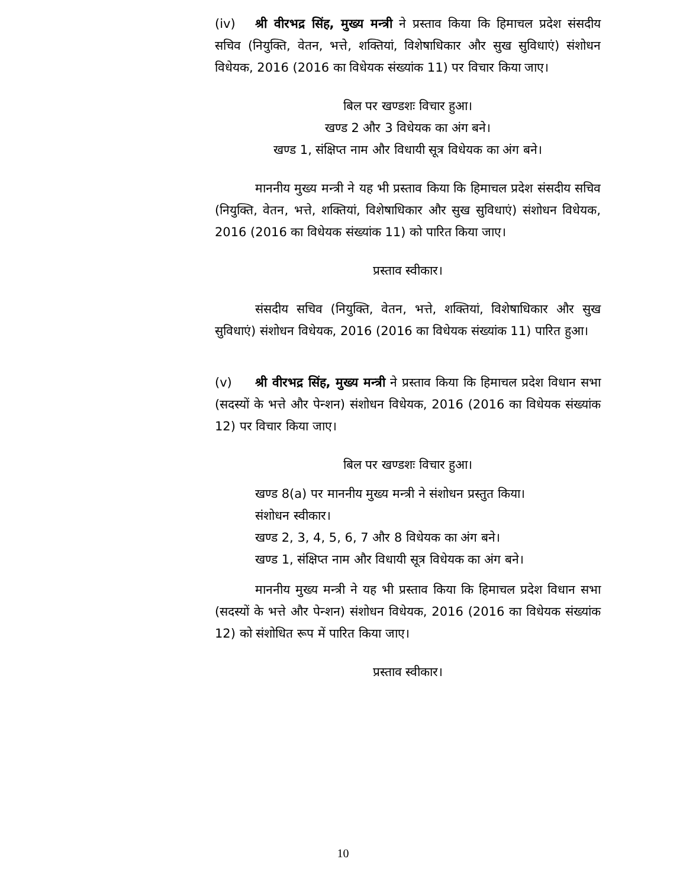(iv) श्री वीरभद्र सिंह, मुख्य मन्त्री ने प्रस्ताव किया कि हिमाचल प्रदेश संसदीय सचिव (नियुक्ति, वेतन, भत्ते, शक्तियां, विशेषाधिकार और सुख सुविधाएं) संशोधन विधेयक, 2016 (2016 का विधेयक संख्यांक 11) पर विचार किया जाए।
बिल पर खण्डशः विचार हुआ।
खण्ड 2 और 3 विधेयक का अंग बने।
खण्ड 1, संक्षिप्त नाम और विधायी सूत्र विधेयक का अंग बने।
माननीय मुख्य मन्त्री ने यह भी प्रस्ताव किया कि हिमाचल प्रदेश संसदीय सचिव (नियुक्ति, वेतन, भत्ते, शक्तियां, विशेषाधिकार और सुख सुविधाएं) संशोधन विधेयक, 2016 (2016 का विधेयक संख्यांक 11) को पारित किया जाए।
प्रस्ताव स्वीकार।
संसदीय सचिव (नियुक्ति, वेतन, भत्ते, शक्तियां, विशेषाधिकार और सुख सुविधाएं) संशोधन विधेयक, 2016 (2016 का विधेयक संख्यांक 11) पारित हुआ।
(v) श्री वीरभद्र सिंह, मुख्य मन्त्री ने प्रस्ताव किया कि हिमाचल प्रदेश विधान सभा (सदस्यों के भत्ते और पेन्शन) संशोधन विधेयक, 2016 (2016 का विधेयक संख्यांक 12) पर विचार किया जाए।
बिल पर खण्डशः विचार हुआ।
खण्ड 8(a) पर माननीय मुख्य मन्त्री ने संशोधन प्रस्तुत किया।
संशोधन स्वीकार।
खण्ड 2, 3, 4, 5, 6, 7 और 8 विधेयक का अंग बने।
खण्ड 1, संक्षिप्त नाम और विधायी सूत्र विधेयक का अंग बने।
माननीय मुख्य मन्त्री ने यह भी प्रस्ताव किया कि हिमाचल प्रदेश विधान सभा (सदस्यों के भत्ते और पेन्शन) संशोधन विधेयक, 2016 (2016 का विधेयक संख्यांक 12) को संशोधित रूप में पारित किया जाए।
प्रस्ताव स्वीकार।
10